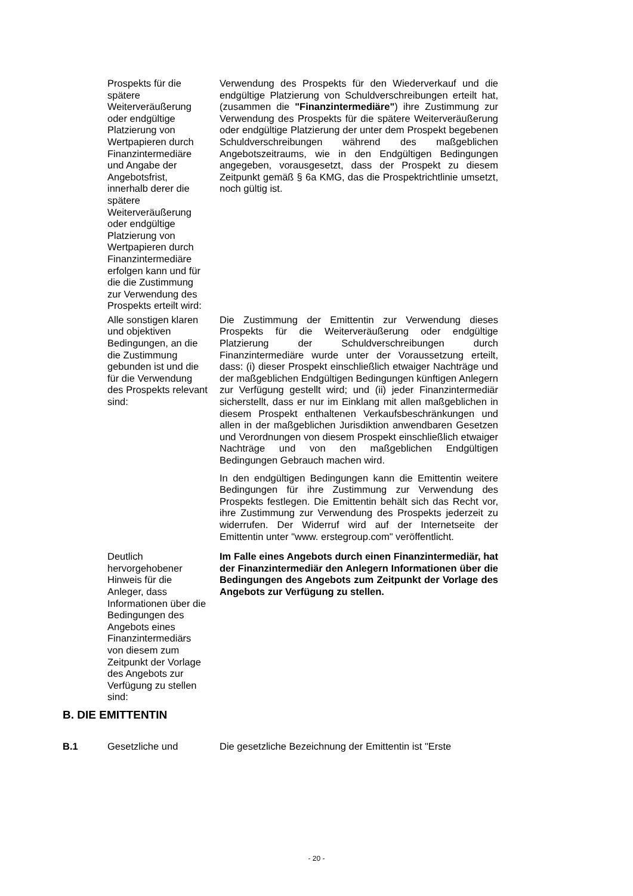| | Prospekts für die spätere Weiterveräußerung oder endgültige Platzierung von Wertpapieren durch Finanzintermediäre und Angabe der Angebotsfrist, innerhalb derer die spätere Weiterveräußerung oder endgültige Platzierung von Wertpapieren durch Finanzintermediäre erfolgen kann und für die die Zustimmung zur Verwendung des Prospekts erteilt wird: | Verwendung des Prospekts für den Wiederverkauf und die endgültige Platzierung von Schuldverschreibungen erteilt hat, (zusammen die "Finanzintermediäre" ) ihre Zustimmung zur Verwendung des Prospekts für die spätere Weiterveräußerung oder endgültige Platzierung der unter dem Prospekt begebenen Schuldverschreibungen während des maßgeblichen Angebotszeitraums, wie in den Endgültigen Bedingungen angegeben, vorausgesetzt, dass der Prospekt zu diesem Zeitpunkt gemäß § 6a KMG, das die Prospektrichtlinie umsetzt, noch gültig ist. |
| | Alle sonstigen klaren und objektiven Bedingungen, an die die Zustimmung gebunden ist und die für die Verwendung des Prospekts relevant sind: | Die Zustimmung der Emittentin zur Verwendung dieses Prospekts für die Weiterveräußerung oder endgültige Platzierung der Schuldverschreibungen durch Finanzintermediäre wurde unter der Voraussetzung erteilt, dass: (i) dieser Prospekt einschließlich etwaiger Nachträge und der maßgeblichen Endgültigen Bedingungen künftigen Anlegern zur Verfügung gestellt wird; und (ii) jeder Finanzintermediär sicherstellt, dass er nur im Einklang mit allen maßgeblichen in diesem Prospekt enthaltenen Verkaufsbeschränkungen und allen in der maßgeblichen Jurisdiktion anwendbaren Gesetzen und Verordnungen von diesem Prospekt einschließlich etwaiger Nachträge und von den maßgeblichen Endgültigen Bedingungen Gebrauch machen wird. In den endgültigen Bedingungen kann die Emittentin weitere Bedingungen für ihre Zustimmung zur Verwendung des Prospekts festlegen. Die Emittentin behält sich das Recht vor, ihre Zustimmung zur Verwendung des Prospekts jederzeit zu widerrufen. Der Widerruf wird auf der Internetseite der Emittentin unter "www. erstegroup.com" veröffentlicht. |
| | Deutlich hervorgehobener Hinweis für die Anleger, dass Informationen über die Bedingungen des Angebots eines Finanzintermediärs von diesem zum Zeitpunkt der Vorlage des Angebots zur Verfügung zu stellen sind: | Im Falle eines Angebots durch einen Finanzintermediär, hat der Finanzintermediär den Anlegern Informationen über die Bedingungen des Angebots zum Zeitpunkt der Vorlage des Angebots zur Verfügung zu stellen. |
| B. DIE EMITTENTIN | | |
| B.1 | Gesetzliche und | Die gesetzliche Bezeichnung der Emittentin ist "Erste |
- 20 -